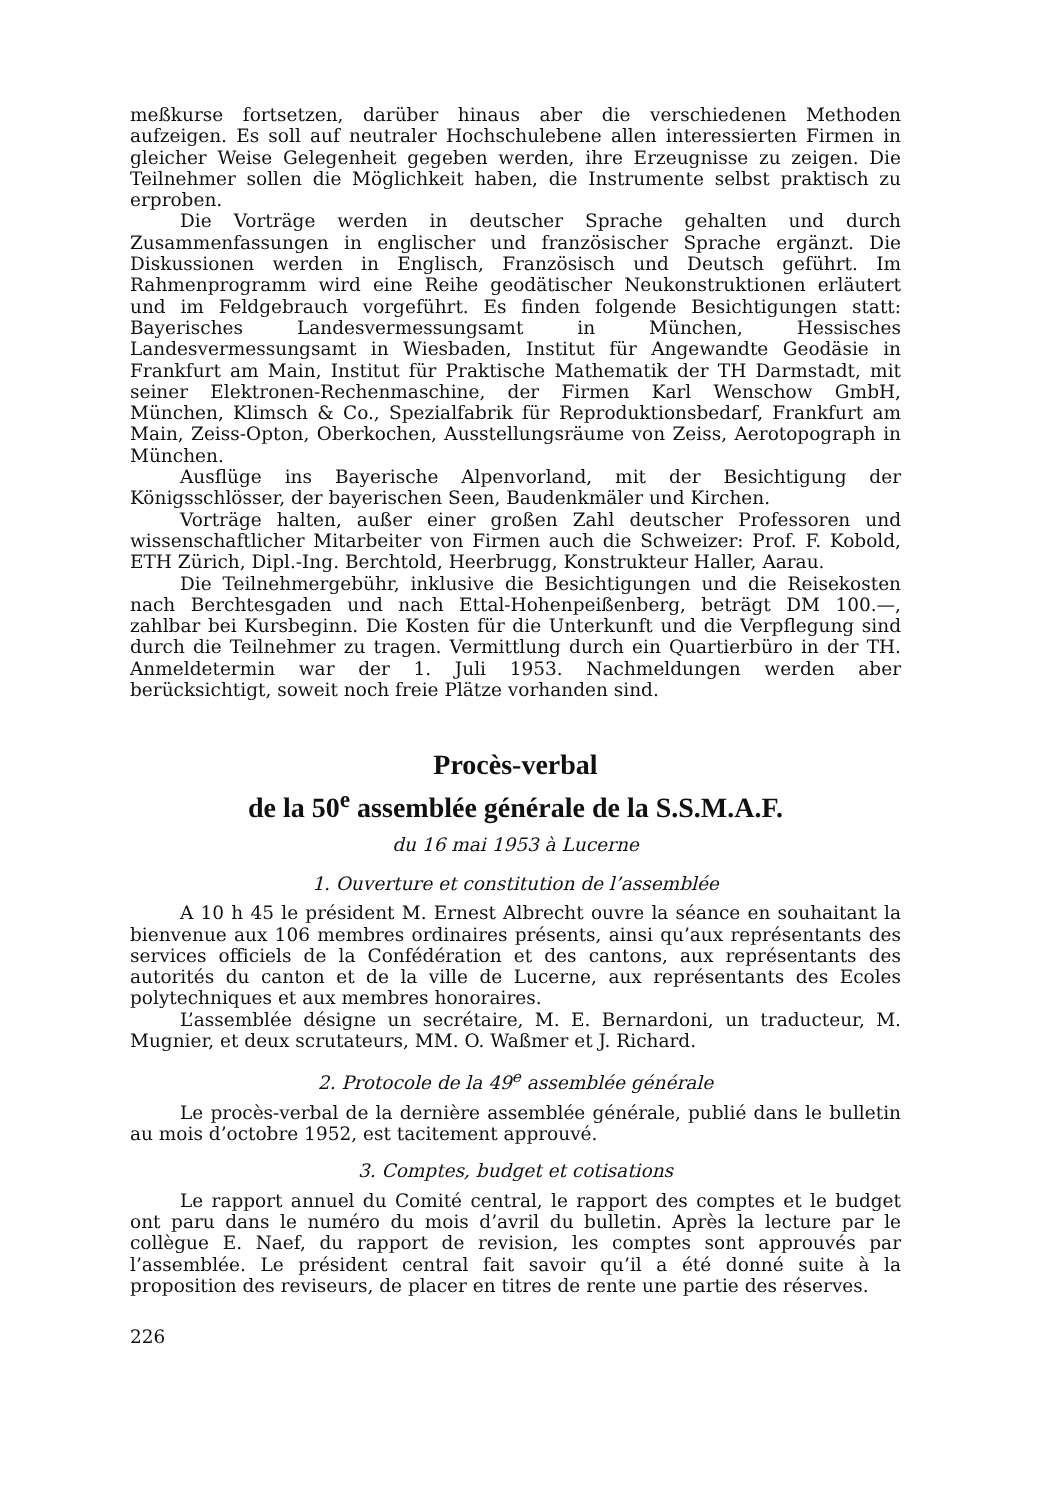meßkurse fortsetzen, darüber hinaus aber die verschiedenen Methoden aufzeigen. Es soll auf neutraler Hochschulebene allen interessierten Firmen in gleicher Weise Gelegenheit gegeben werden, ihre Erzeugnisse zu zeigen. Die Teilnehmer sollen die Möglichkeit haben, die Instrumente selbst praktisch zu erproben.
Die Vorträge werden in deutscher Sprache gehalten und durch Zusammenfassungen in englischer und französischer Sprache ergänzt. Die Diskussionen werden in Englisch, Französisch und Deutsch geführt. Im Rahmenprogramm wird eine Reihe geodätischer Neukonstruktionen erläutert und im Feldgebrauch vorgeführt. Es finden folgende Besichtigungen statt: Bayerisches Landesvermessungsamt in München, Hessisches Landesvermessungsamt in Wiesbaden, Institut für Angewandte Geodäsie in Frankfurt am Main, Institut für Praktische Mathematik der TH Darmstadt, mit seiner Elektronen-Rechenmaschine, der Firmen Karl Wenschow GmbH, München, Klimsch & Co., Spezialfabrik für Reproduktionsbedarf, Frankfurt am Main, Zeiss-Opton, Oberkochen, Ausstellungsräume von Zeiss, Aerotopograph in München.
Ausflüge ins Bayerische Alpenvorland, mit der Besichtigung der Königsschlösser, der bayerischen Seen, Baudenkmäler und Kirchen.
Vorträge halten, außer einer großen Zahl deutscher Professoren und wissenschaftlicher Mitarbeiter von Firmen auch die Schweizer: Prof. F. Kobold, ETH Zürich, Dipl.-Ing. Berchtold, Heerbrugg, Konstrukteur Haller, Aarau.
Die Teilnehmergebühr, inklusive die Besichtigungen und die Reisekosten nach Berchtesgaden und nach Ettal-Hohenpeißenberg, beträgt DM 100.—, zahlbar bei Kursbeginn. Die Kosten für die Unterkunft und die Verpflegung sind durch die Teilnehmer zu tragen. Vermittlung durch ein Quartierbüro in der TH. Anmeldetermin war der 1. Juli 1953. Nachmeldungen werden aber berücksichtigt, soweit noch freie Plätze vorhanden sind.
Procès-verbal
de la 50<sup>e</sup> assemblée générale de la S.S.M.A.F.
du 16 mai 1953 à Lucerne
1. Ouverture et constitution de l’assemblée
A 10 h 45 le président M. Ernest Albrecht ouvre la séance en souhaitant la bienvenue aux 106 membres ordinaires présents, ainsi qu’aux représentants des services officiels de la Confédération et des cantons, aux représentants des autorités du canton et de la ville de Lucerne, aux représentants des Ecoles polytechniques et aux membres honoraires.
L’assemblée désigne un secrétaire, M. E. Bernardoni, un traducteur, M. Mugnier, et deux scrutateurs, MM. O. Waßmer et J. Richard.
2. Protocole de la 49<sup>e</sup> assemblée générale
Le procès-verbal de la dernière assemblée générale, publié dans le bulletin au mois d’octobre 1952, est tacitement approuvé.
3. Comptes, budget et cotisations
Le rapport annuel du Comité central, le rapport des comptes et le budget ont paru dans le numéro du mois d’avril du bulletin. Après la lecture par le collègue E. Naef, du rapport de revision, les comptes sont approuvés par l’assemblée. Le président central fait savoir qu’il a été donné suite à la proposition des reviseurs, de placer en titres de rente une partie des réserves.
226